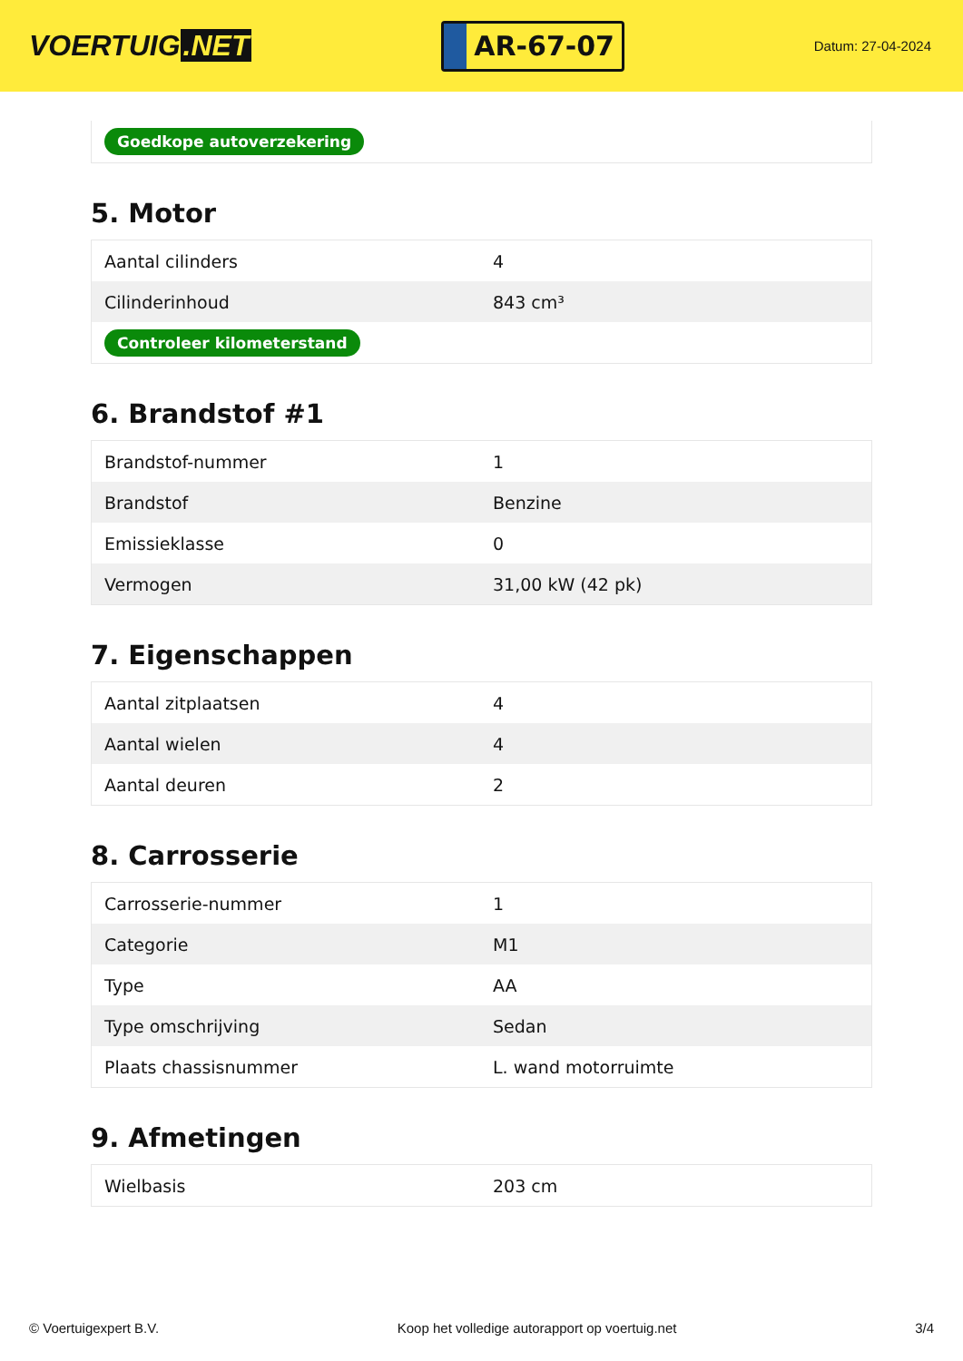VOERTUIG.NET
AR-67-07
Datum: 27-04-2024
Goedkope autoverzekering
5. Motor
| Aantal cilinders | 4 |
| Cilinderinhoud | 843 cm³ |
| Controleer kilometerstand | |
6. Brandstof #1
| Brandstof-nummer | 1 |
| Brandstof | Benzine |
| Emissieklasse | 0 |
| Vermogen | 31,00 kW (42 pk) |
7. Eigenschappen
| Aantal zitplaatsen | 4 |
| Aantal wielen | 4 |
| Aantal deuren | 2 |
8. Carrosserie
| Carrosserie-nummer | 1 |
| Categorie | M1 |
| Type | AA |
| Type omschrijving | Sedan |
| Plaats chassisnummer | L. wand motorruimte |
9. Afmetingen
| Wielbasis | 203 cm |
© Voertuigexpert B.V. Koop het volledige autorapport op voertuig.net 3/4